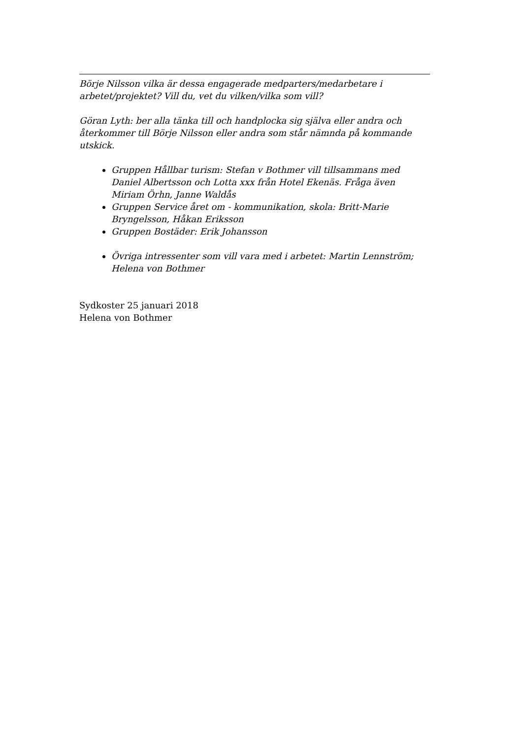Börje Nilsson vilka är dessa engagerade medparters/medarbetare i arbetet/projektet? Vill du, vet du vilken/vilka som vill?
Göran Lyth: ber alla tänka till och handplocka sig själva eller andra och återkommer till Börje Nilsson eller andra som står nämnda på kommande utskick.
Gruppen Hållbar turism: Stefan v Bothmer vill tillsammans med Daniel Albertsson och Lotta xxx från Hotel Ekenäs. Fråga även Miriam Örhn, Janne Waldås
Gruppen Service året om - kommunikation, skola: Britt-Marie Bryngelsson, Håkan Eriksson
Gruppen Bostäder: Erik Johansson
Övriga intressenter som vill vara med i arbetet: Martin Lennström; Helena von Bothmer
Sydkoster 25 januari 2018
Helena von Bothmer